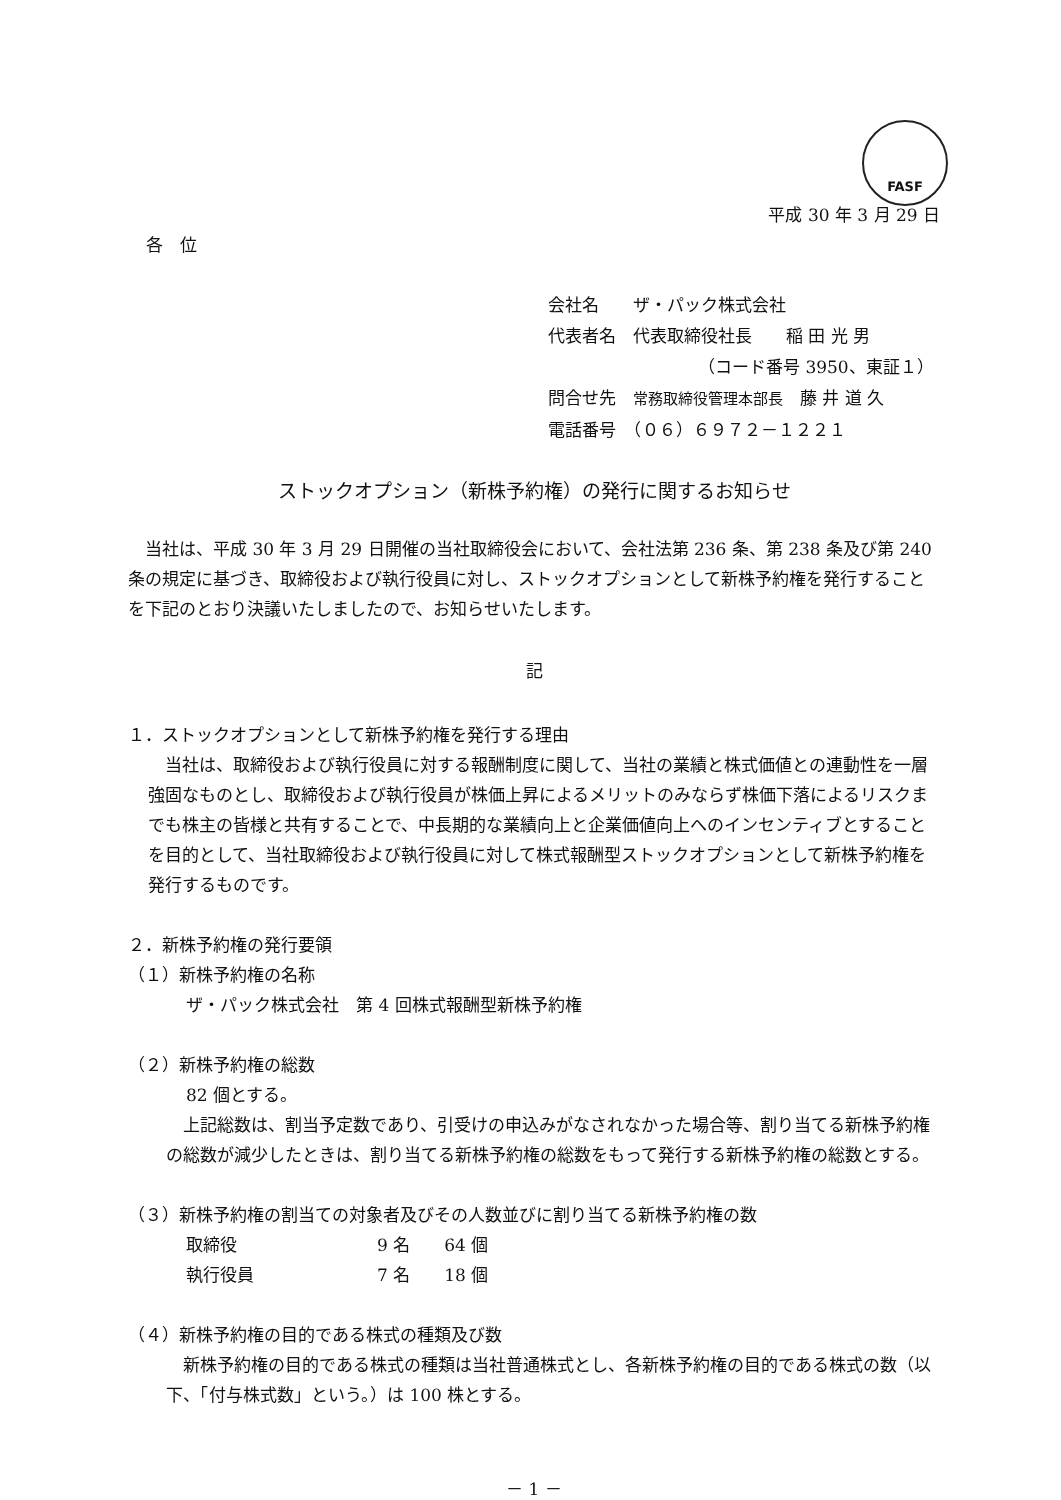FASF
平成 30 年 3 月 29 日
各　位
会社名　　ザ・パック株式会社
代表者名　代表取締役社長　　稲 田 光 男
（コード番号 3950、東証１）
問合せ先　常務取締役管理本部長　藤 井 道 久
電話番号　（０６）６９７２－１２２１
ストックオプション（新株予約権）の発行に関するお知らせ
当社は、平成 30 年 3 月 29 日開催の当社取締役会において、会社法第 236 条、第 238 条及び第 240 条の規定に基づき、取締役および執行役員に対し、ストックオプションとして新株予約権を発行することを下記のとおり決議いたしましたので、お知らせいたします。
記
１．ストックオプションとして新株予約権を発行する理由
当社は、取締役および執行役員に対する報酬制度に関して、当社の業績と株式価値との連動性を一層強固なものとし、取締役および執行役員が株価上昇によるメリットのみならず株価下落によるリスクまでも株主の皆様と共有することで、中長期的な業績向上と企業価値向上へのインセンティブとすることを目的として、当社取締役および執行役員に対して株式報酬型ストックオプションとして新株予約権を発行するものです。
２．新株予約権の発行要領
（１）新株予約権の名称
ザ・パック株式会社　第 4 回株式報酬型新株予約権
（２）新株予約権の総数
82 個とする。
上記総数は、割当予定数であり、引受けの申込みがなされなかった場合等、割り当てる新株予約権の総数が減少したときは、割り当てる新株予約権の総数をもって発行する新株予約権の総数とする。
（３）新株予約権の割当ての対象者及びその人数並びに割り当てる新株予約権の数
取締役 9 名　　64 個
執行役員 7 名　　18 個
（４）新株予約権の目的である株式の種類及び数
新株予約権の目的である株式の種類は当社普通株式とし、各新株予約権の目的である株式の数（以下、「付与株式数」という。）は 100 株とする。
－ 1 －